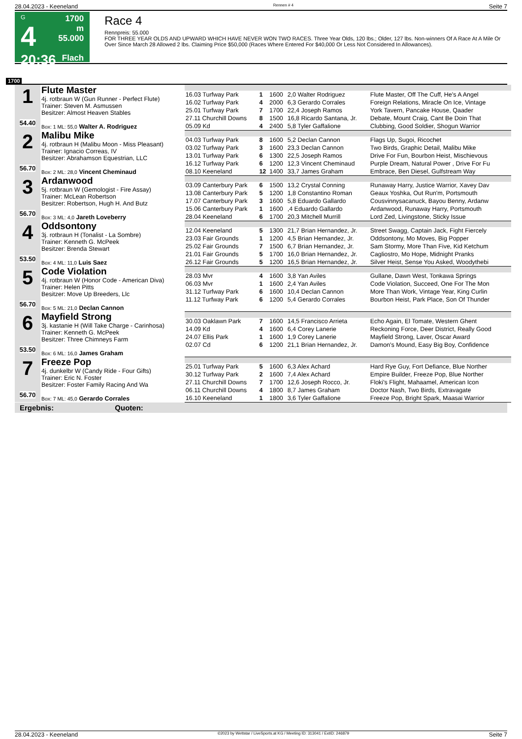28.04.2023 - Keeneland Rennen # 4 Seite 7
G
4
20:36
1700 m
55.000
Flach
Race 4
Rennpreis: 55.000
FOR THREE YEAR OLDS AND UPWARD WHICH HAVE NEVER WON TWO RACES. Three Year Olds, 120 lbs.; Older, 127 lbs. Non-winners Of A Race At A Mile Or Over Since March 28 Allowed 2 lbs. Claiming Price $50,000 (Races Where Entered For $40,000 Or Less Not Considered In Allowances).
1700
| 1 54.40 | Flute Master 4j. rotbraun W (Gun Runner - Perfect Flute) Trainer: Steven M. Asmussen Besitzer: Almost Heaven Stables Box: 1 ML: 55,0 Walter A. Rodriguez | | | | | |
| | | 16.03 Turfway Park | 1 | 1600 | 2,0 Walter Rodriguez | Flute Master, Off The Cuff, He's A Angel |
| | | 16.02 Turfway Park | 4 | 2000 | 6,3 Gerardo Corrales | Foreign Relations, Miracle On Ice, Vintage |
| | | 25.01 Turfway Park | 7 | 1700 | 22,4 Joseph Ramos | York Tavern, Pancake House, Qaader |
| | | 27.11 Churchill Downs | 8 | 1500 | 16,8 Ricardo Santana, Jr. | Debate, Mount Craig, Cant Be Doin That |
| | | 05.09 Kd | 4 | 2400 | 5,8 Tyler Gaffalione | Clubbing, Good Soldier, Shogun Warrior |
| 2 56.70 | Malibu Mike 4j. rotbraun H (Malibu Moon - Miss Pleasant) Trainer: Ignacio Correas, IV Besitzer: Abrahamson Equestrian, LLC Box: 2 ML: 28,0 Vincent Cheminaud | | | | | |
| | | 04.03 Turfway Park | 8 | 1600 | 5,2 Declan Cannon | Flags Up, Sugoi, Ricochet |
| | | 03.02 Turfway Park | 3 | 1600 | 23,3 Declan Cannon | Two Birds, Graphic Detail, Malibu Mike |
| | | 13.01 Turfway Park | 6 | 1300 | 22,5 Joseph Ramos | Drive For Fun, Bourbon Heist, Mischievous |
| | | 16.12 Turfway Park | 6 | 1200 | 12,3 Vincent Cheminaud | Purple Dream, Natural Power , Drive For Fu |
| | | 08.10 Keeneland | 12 | 1400 | 33,7 James Graham | Embrace, Ben Diesel, Gulfstream Way |
| 3 56.70 | Ardanwood 5j. rotbraun W (Gemologist - Fire Assay) Trainer: McLean Robertson Besitzer: Robertson, Hugh H. And Butz Box: 3 ML: 4,0 Jareth Loveberry | | | | | |
| | | 03.09 Canterbury Park | 6 | 1500 | 13,2 Crystal Conning | Runaway Harry, Justice Warrior, Xavey Dav |
| | | 13.08 Canterbury Park | 5 | 1200 | 1,8 Constantino Roman | Geaux Yoshka, Out Run'm, Portsmouth |
| | | 17.07 Canterbury Park | 3 | 1600 | 5,8 Eduardo Gallardo | Cousvinnysacanuck, Bayou Benny, Ardanw |
| | | 15.06 Canterbury Park | 1 | 1600 | ,4 Eduardo Gallardo | Ardanwood, Runaway Harry, Portsmouth |
| | | 28.04 Keeneland | 6 | 1700 | 20,3 Mitchell Murrill | Lord Zed, Livingstone, Sticky Issue |
| 4 53.50 | Oddsontony 3j. rotbraun H (Tonalist - La Sombre) Trainer: Kenneth G. McPeek Besitzer: Brenda Stewart Box: 4 ML: 11,0 Luis Saez | | | | | |
| | | 12.04 Keeneland | 5 | 1300 | 21,7 Brian Hernandez, Jr. | Street Swagg, Captain Jack, Fight Fiercely |
| | | 23.03 Fair Grounds | 1 | 1200 | 4,5 Brian Hernandez, Jr. | Oddsontony, Mo Moves, Big Popper |
| | | 25.02 Fair Grounds | 7 | 1500 | 6,7 Brian Hernandez, Jr. | Sam Stormy, More Than Five, Kid Ketchum |
| | | 21.01 Fair Grounds | 5 | 1700 | 16,0 Brian Hernandez, Jr. | Cagliostro, Mo Hope, Midnight Pranks |
| | | 26.12 Fair Grounds | 5 | 1200 | 16,5 Brian Hernandez, Jr. | Silver Heist, Sense You Asked, Woodythebi |
| 5 56.70 | Code Violation 4j. rotbraun W (Honor Code - American Diva) Trainer: Helen Pitts Besitzer: Move Up Breeders, Llc Box: 5 ML: 21,0 Declan Cannon | | | | | |
| | | 28.03 Mvr | 4 | 1600 | 3,8 Yan Aviles | Gullane, Dawn West, Tonkawa Springs |
| | | 06.03 Mvr | 1 | 1600 | 2,4 Yan Aviles | Code Violation, Succeed, One For The Mon |
| | | 31.12 Turfway Park | 6 | 1600 | 10,4 Declan Cannon | More Than Work, Vintage Year, King Curlin |
| | | 11.12 Turfway Park | 6 | 1200 | 5,4 Gerardo Corrales | Bourbon Heist, Park Place, Son Of Thunder |
| 6 53.50 | Mayfield Strong 3j. kastanie H (Will Take Charge - Carinhosa) Trainer: Kenneth G. McPeek Besitzer: Three Chimneys Farm Box: 6 ML: 16,0 James Graham | | | | | |
| | | 30.03 Oaklawn Park | 7 | 1600 | 14,5 Francisco Arrieta | Echo Again, El Tomate, Western Ghent |
| | | 14.09 Kd | 4 | 1600 | 6,4 Corey Lanerie | Reckoning Force, Deer District, Really Good |
| | | 24.07 Ellis Park | 1 | 1600 | 1,9 Corey Lanerie | Mayfield Strong, Laver, Oscar Award |
| | | 02.07 Cd | 6 | 1200 | 21,1 Brian Hernandez, Jr. | Damon's Mound, Easy Big Boy, Confidence |
| 7 56.70 | Freeze Pop 4j. dunkelbr W (Candy Ride - Four Gifts) Trainer: Eric N. Foster Besitzer: Foster Family Racing And Wa Box: 7 ML: 45,0 Gerardo Corrales | | | | | |
| | | 25.01 Turfway Park | 5 | 1600 | 6,3 Alex Achard | Hard Rye Guy, Fort Defiance, Blue Norther |
| | | 30.12 Turfway Park | 2 | 1600 | 7,4 Alex Achard | Empire Builder, Freeze Pop, Blue Norther |
| | | 27.11 Churchill Downs | 7 | 1700 | 12,6 Joseph Rocco, Jr. | Floki's Flight, Mahaamel, American Icon |
| | | 06.11 Churchill Downs | 4 | 1800 | 8,7 James Graham | Doctor Nash, Two Birds, Extravagate |
| | | 16.10 Keeneland | 1 | 1800 | 3,6 Tyler Gaffalione | Freeze Pop, Bright Spark, Maasai Warrior |
Ergebnis: Quoten:
28.04.2023 - Keeneland ©2023 by Wettstar / LiveSports.at KG / Meeting ID: 313041 / ExtID: 246879 Seite 7